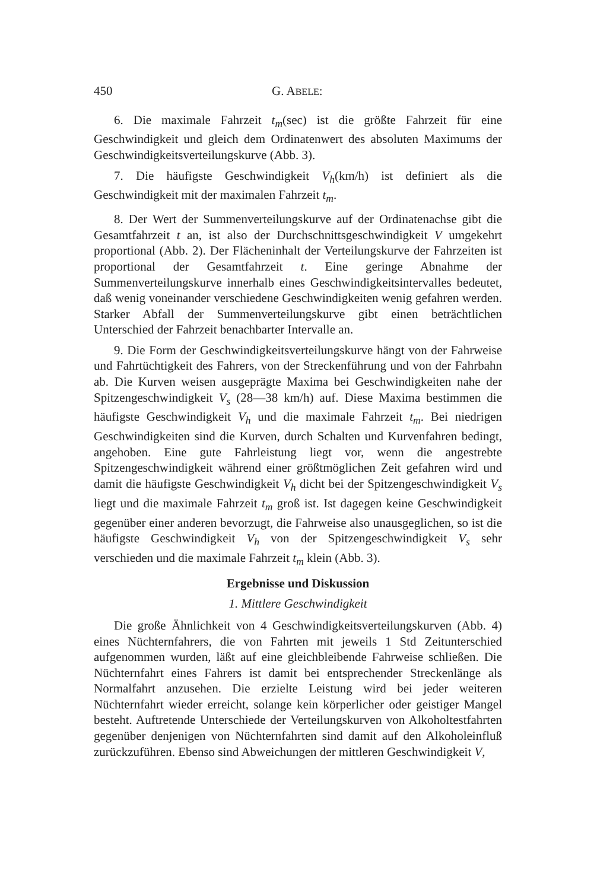450 G. ABELE:
6. Die maximale Fahrzeit t<sub>m</sub>(sec) ist die größte Fahrzeit für eine Geschwindigkeit und gleich dem Ordinatenwert des absoluten Maximums der Geschwindigkeitsverteilungskurve (Abb. 3).
7. Die häufigste Geschwindigkeit V<sub>h</sub>(km/h) ist definiert als die Geschwindigkeit mit der maximalen Fahrzeit t<sub>m</sub>.
8. Der Wert der Summenverteilungskurve auf der Ordinatenachse gibt die Gesamtfahrzeit t an, ist also der Durchschnittsgeschwindigkeit V umgekehrt proportional (Abb. 2). Der Flächeninhalt der Verteilungskurve der Fahrzeiten ist proportional der Gesamtfahrzeit t. Eine geringe Abnahme der Summenverteilungskurve innerhalb eines Geschwindigkeitsintervalles bedeutet, daß wenig voneinander verschiedene Geschwindigkeiten wenig gefahren werden. Starker Abfall der Summenverteilungskurve gibt einen beträchtlichen Unterschied der Fahrzeit benachbarter Intervalle an.
9. Die Form der Geschwindigkeitsverteilungskurve hängt von der Fahrweise und Fahrtüchtigkeit des Fahrers, von der Streckenführung und von der Fahrbahn ab. Die Kurven weisen ausgeprägte Maxima bei Geschwindigkeiten nahe der Spitzengeschwindigkeit V<sub>s</sub> (28—38 km/h) auf. Diese Maxima bestimmen die häufigste Geschwindigkeit V<sub>h</sub> und die maximale Fahrzeit t<sub>m</sub>. Bei niedrigen Geschwindigkeiten sind die Kurven, durch Schalten und Kurvenfahren bedingt, angehoben. Eine gute Fahrleistung liegt vor, wenn die angestrebte Spitzengeschwindigkeit während einer größtmöglichen Zeit gefahren wird und damit die häufigste Geschwindigkeit V<sub>h</sub> dicht bei der Spitzengeschwindigkeit V<sub>s</sub> liegt und die maximale Fahrzeit t<sub>m</sub> groß ist. Ist dagegen keine Geschwindigkeit gegenüber einer anderen bevorzugt, die Fahrweise also unausgeglichen, so ist die häufigste Geschwindigkeit V<sub>h</sub> von der Spitzengeschwindigkeit V<sub>s</sub> sehr verschieden und die maximale Fahrzeit t<sub>m</sub> klein (Abb. 3).
Ergebnisse und Diskussion
1. Mittlere Geschwindigkeit
Die große Ähnlichkeit von 4 Geschwindigkeitsverteilungskurven (Abb. 4) eines Nüchternfahrers, die von Fahrten mit jeweils 1 Std Zeitunterschied aufgenommen wurden, läßt auf eine gleichbleibende Fahrweise schließen. Die Nüchternfahrt eines Fahrers ist damit bei entsprechender Streckenlänge als Normalfahrt anzusehen. Die erzielte Leistung wird bei jeder weiteren Nüchternfahrt wieder erreicht, solange kein körperlicher oder geistiger Mangel besteht. Auftretende Unterschiede der Verteilungskurven von Alkoholtestfahrten gegenüber denjenigen von Nüchternfahrten sind damit auf den Alkoholeinfluß zurückzuführen. Ebenso sind Abweichungen der mittleren Geschwindigkeit V,